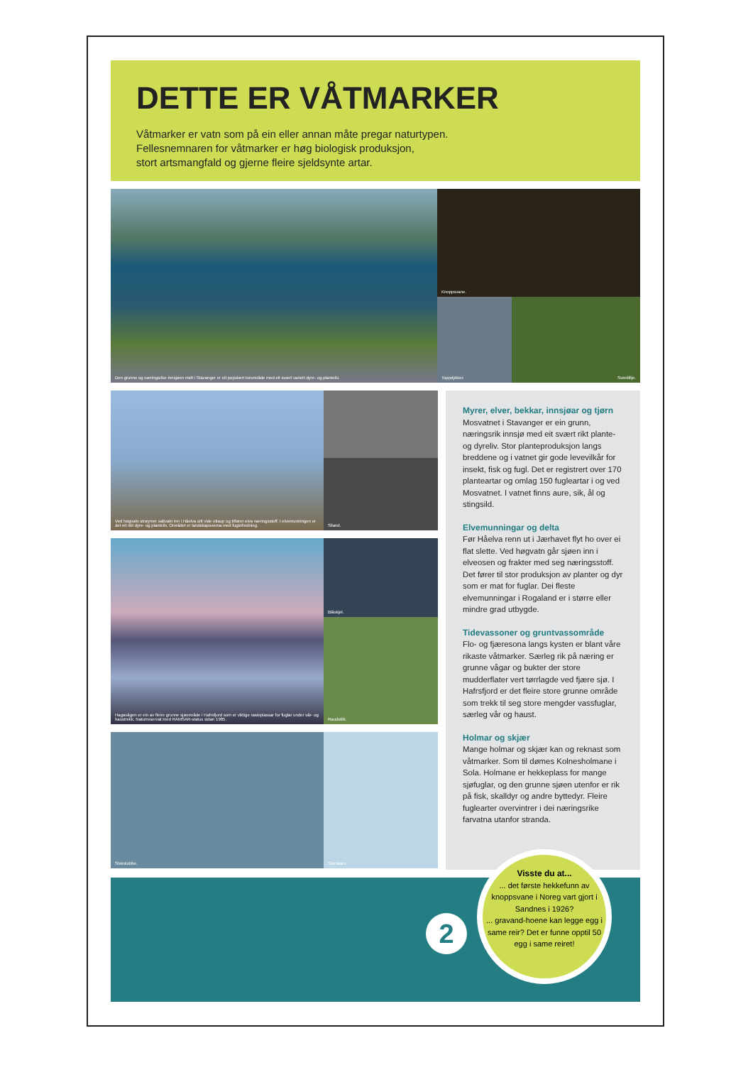DETTE ER VÅTMARKER
Våtmarker er vatn som på ein eller annan måte pregar naturtypen.
Fellesnemnaren for våtmarker er høg biologisk produksjon,
stort artsmangfald og gjerne fleire sjeldsynte artar.
Den grunne og næringsrike innsjøen midt i Stavanger er eit populært turområde med eit svært variert dyre- og planteliv.
Knoppsvane.
Toppdykker.
Sverdlilje.
Ved høgvatn strøymer saltvatn inn i Håelva sitt vide utlaup og tilfører elva næringsstoff. I elvemunningen er det eit rikt dyre- og planteliv. Området er landskapsverna med fuglefredning.
Siland.
Hagavågen er ein av fleire grunne sjøområde i Hafrsfjord som er viktige rasteplassar for fuglar under vår- og haustrekk. Naturreservat med RAMSAR-status sidan 1985.
Blåskjel.
Raudstilk.
Steinkobbe.
Storskarv.
Myrer, elver, bekkar, innsjøar og tjørn
Mosvatnet i Stavanger er ein grunn, næringsrik innsjø med eit svært rikt plante- og dyreliv. Stor planteproduksjon langs breddene og i vatnet gir gode levevilkår for insekt, fisk og fugl. Det er registrert over 170 planteartar og omlag 150 fugleartar i og ved Mosvatnet. I vatnet finns aure, sik, ål og stingsild.
Elvemunningar og delta
Før Håelva renn ut i Jærhavet flyt ho over ei flat slette. Ved høgvatn går sjøen inn i elveosen og frakter med seg næringsstoff. Det fører til stor produksjon av planter og dyr som er mat for fuglar. Dei fleste elvemunningar i Rogaland er i større eller mindre grad utbygde.
Tidevassoner og gruntvassområde
Flo- og fjæresona langs kysten er blant våre rikaste våtmarker. Særleg rik på næring er grunne vågar og bukter der store mudderflater vert tørrlagde ved fjære sjø. I Hafrsfjord er det fleire store grunne område som trekk til seg store mengder vassfuglar, særleg vår og haust.
Holmar og skjær
Mange holmar og skjær kan og reknast som våtmarker. Som til dømes Kolnesholmane i Sola. Holmane er hekkeplass for mange sjøfuglar, og den grunne sjøen utenfor er rik på fisk, skalldyr og andre byttedyr. Fleire fuglearter overvintrer i dei næringsrike farvatna utanfor stranda.
2
Visste du at...
... det første hekkefunn av knoppsvane i Noreg vart gjort i Sandnes i 1926?
... gravand-hoene kan legge egg i same reir? Det er funne opptil 50 egg i same reiret!